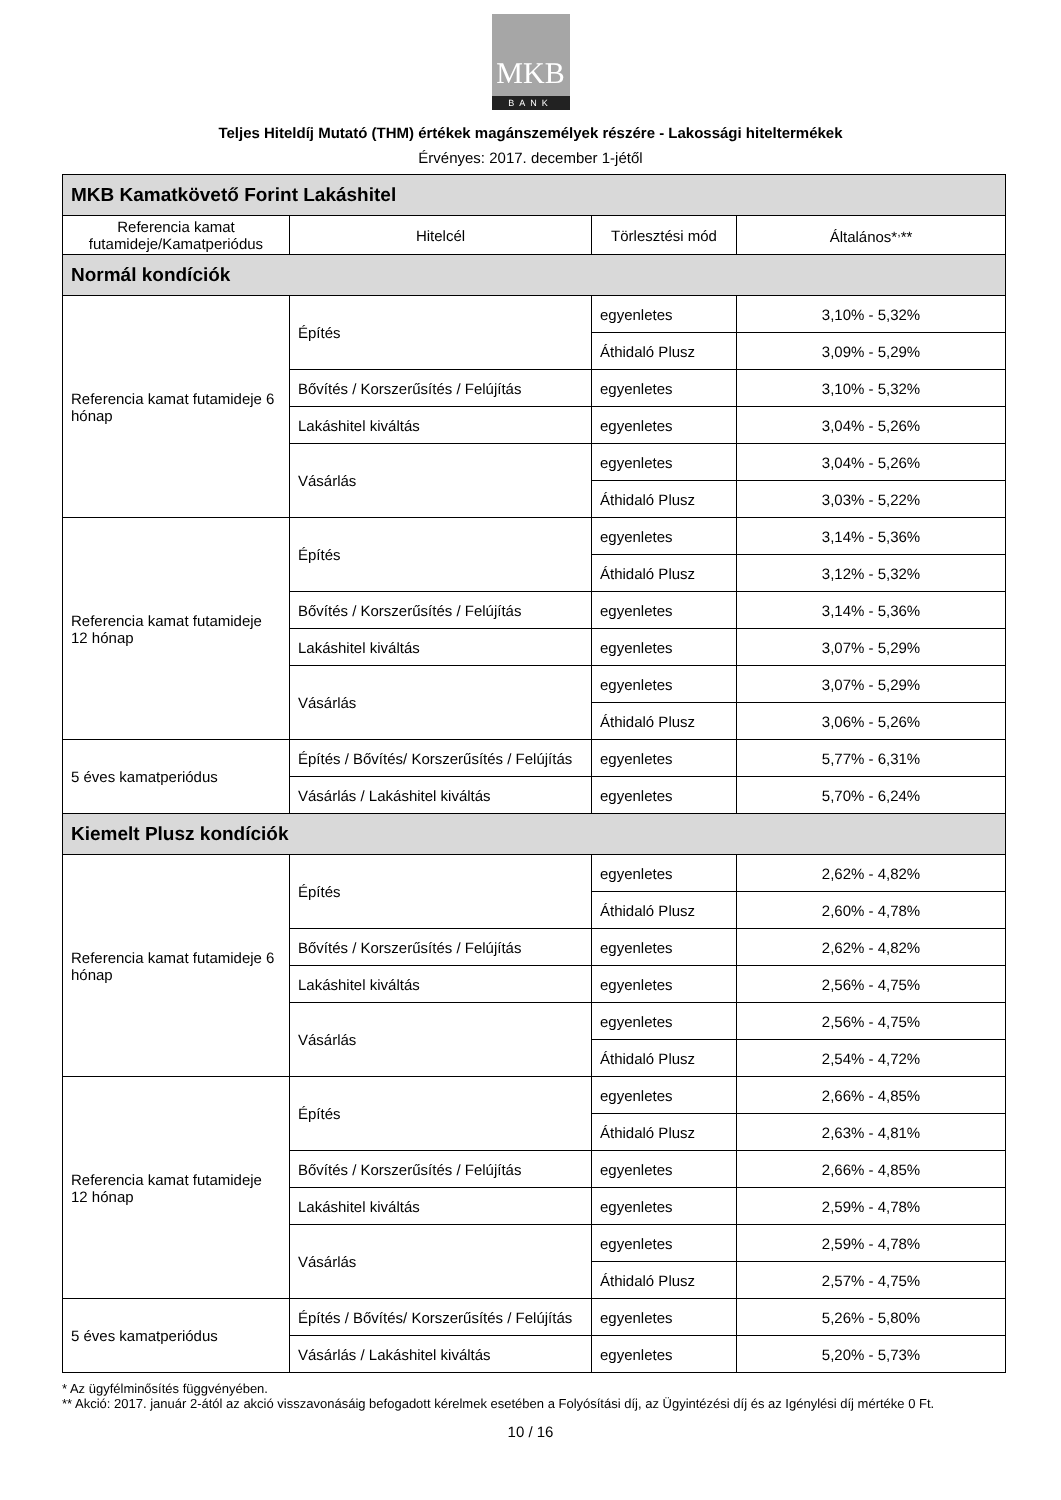MKB
BANK
Teljes Hiteldíj Mutató (THM) értékek magánszemélyek részére - Lakossági hiteltermékek
Érvényes: 2017. december 1-jétől
| MKB Kamatkövető Forint Lakáshitel | | | |
| Referencia kamat futamideje/Kamatperiódus | Hitelcél | Törlesztési mód | Általános*<sup>,</sup>** |
| Normál kondíciók | | | |
| Referencia kamat futamideje 6 hónap | Építés | egyenletes | 3,10% - 5,32% |
| | | Áthidaló Plusz | 3,09% - 5,29% |
| | Bővítés / Korszerűsítés / Felújítás | egyenletes | 3,10% - 5,32% |
| | Lakáshitel kiváltás | egyenletes | 3,04% - 5,26% |
| | Vásárlás | egyenletes | 3,04% - 5,26% |
| | | Áthidaló Plusz | 3,03% - 5,22% |
| Referencia kamat futamideje 12 hónap | Építés | egyenletes | 3,14% - 5,36% |
| | | Áthidaló Plusz | 3,12% - 5,32% |
| | Bővítés / Korszerűsítés / Felújítás | egyenletes | 3,14% - 5,36% |
| | Lakáshitel kiváltás | egyenletes | 3,07% - 5,29% |
| | Vásárlás | egyenletes | 3,07% - 5,29% |
| | | Áthidaló Plusz | 3,06% - 5,26% |
| 5 éves kamatperiódus | Építés / Bővítés/ Korszerűsítés / Felújítás | egyenletes | 5,77% - 6,31% |
| | Vásárlás / Lakáshitel kiváltás | egyenletes | 5,70% - 6,24% |
| Kiemelt Plusz kondíciók | | | |
| Referencia kamat futamideje 6 hónap | Építés | egyenletes | 2,62% - 4,82% |
| | | Áthidaló Plusz | 2,60% - 4,78% |
| | Bővítés / Korszerűsítés / Felújítás | egyenletes | 2,62% - 4,82% |
| | Lakáshitel kiváltás | egyenletes | 2,56% - 4,75% |
| | Vásárlás | egyenletes | 2,56% - 4,75% |
| | | Áthidaló Plusz | 2,54% - 4,72% |
| Referencia kamat futamideje 12 hónap | Építés | egyenletes | 2,66% - 4,85% |
| | | Áthidaló Plusz | 2,63% - 4,81% |
| | Bővítés / Korszerűsítés / Felújítás | egyenletes | 2,66% - 4,85% |
| | Lakáshitel kiváltás | egyenletes | 2,59% - 4,78% |
| | Vásárlás | egyenletes | 2,59% - 4,78% |
| | | Áthidaló Plusz | 2,57% - 4,75% |
| 5 éves kamatperiódus | Építés / Bővítés/ Korszerűsítés / Felújítás | egyenletes | 5,26% - 5,80% |
| | Vásárlás / Lakáshitel kiváltás | egyenletes | 5,20% - 5,73% |
* Az ügyfélminősítés függvényében.
** Akció: 2017. január 2-ától az akció visszavonásáig befogadott kérelmek esetében a Folyósítási díj, az Ügyintézési díj és az Igénylési díj mértéke 0 Ft.
10 / 16